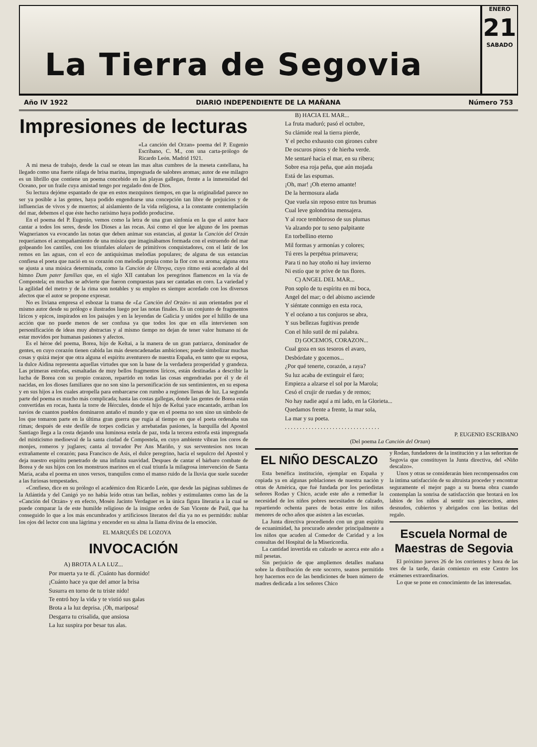La Tierra de Segovia
ENERO
21
SABADO
Año IV 1922 DIARIO INDEPENDIENTE DE LA MAÑANA Número 753
Impresiones de lecturas
«La canción del Orzan» poema del P. Eugenio Escribano, C. M., con una carta-prólogo de Ricardo León. Madrid 1921.
A mi mesa de trabajo, desde la cual se otean las mas altas cumbres de la meseta castellana, ha llegado como una fuerte ráfaga de brisa marina, impregnada de salobres aromas; autor de ese milagro es un librillo que contiene un poema concebido en las playas gallegas, frente a la inmensidad del Oceano, por un fraile cuya amistad tengo por regalado don de Dios.
Su lectura dejóme espantado de que en estos mezquinos tiempos, en que la originalidad parece no ser ya posible a las gentes, haya podido engendrarse una concepción tan libre de prejuicios y de influencias de vivos y de muertos; al aislamiento de la vida religiosa, a la constante contemplación del mar, debemos el que éste hecho rarísimo haya podido producirse.
En el poema del P. Eugenio, vemos como la letra de una gran sinfonía en la que el autor hace cantar a todos los seres, desde los Dioses a las rocas. Asi como el que lee alguno de los poemas Wagnerianos va evocando las notas que deben animar sus estancias, al gustar la Canción del Orzán requeríamos el acompañamiento de una música que imaginábamos formada con el estruendo del mar golpeando los cantiles, con los triunfales alalaes de primitivos conquistadores, con el latir de los remos en las aguas, con el eco de antiquísimas melodías populares; de alguna de sus estancias confiesa el poeta que nació en su corazón con melodía propia como la flor con su aroma; alguna otra se ajusta a una música determinada, como la Canción de Ultreya, cuyo ritmo está acordado al del himno Dum pater familias que, en el siglo XII cantaban los peregrinos flamencos en la vía de Compostela; en muchas se advierte que fueron compuestas para ser cantadas en coro. La variedad y la agilidad del metro y de la rima son notables y su empleo es siempre acordado con los diversos afectos que el autor se propone expresar.
No es liviana empresa el esbozar la trama de «La Canciòn del Orzán» ni aun orientados por el mismo autor desde su prólogo e ilustrados luego por las notas finales. Es un conjunto de fragmentos líricos y epicos, inspirados en los paisajes y en la leyendas de Galicia y unidos por el hilillo de una acción que no puede menos de ser confusa ya que todos los que en ella intervienen son personificación de ideas muy abstractas y al mismo tiempo no dejan de tener valor humano ni de estar movidos por humanas pasiones y afectos.
Es el héroe del poema, Borea, hijo de Keltai, a la manera de un gran patriarca, dominador de gentes, en cuyo corazón tienen cabida las más desencadenadas ambiciones; puede simbolizar muchas cosas y quizá mejor que otra alguna el espíritu aventurero de nuestra España, en tanto que su esposa, la dulce Aidina representa aquellas virtudes que son la base de la verdadera prosperidad y grandeza. Las primeras estrofas, esmaltadas de muy bellos fragmentos líricos, están destinadas a describir la lucha de Borea con su propio corazon, repartido en todas las cosas engendradas por él y de él nacidas, en los dioses familiares que no son sino la personificación de sus sentimientos, en su esposa y en sus hijos a los cuales atropella para embarcarse con rumbo a regiones llenas de luz. La segunda parte del poema es mucho más complicada; hasta las costas gallegas, donde las gentes de Borea están convertidas en rocas, hasta la torre de Hércules, donde el hijo de Keltai yace encantado, arriban los navíos de cuantos pueblos dominaron antaño el mundo y que en el poema no son sino un símbolo de los que tomaron parte en la última gran guerra que rugía al tiempo en que el poeta ordenaba sus rimas; después de este desfile de torpes codicias y arrebatadas pasiones, la barquilla del Apostol Santiago llega a la costa dejando una luminosa estela de paz, toda la tercera estrofa está impregnada del misticismo medioeval de la santa ciudad de Compostela, en cuyo ambiente vibran los coros de monjes, romeros y juglares; canta al trovador Per Ans Mariño, y sus serventesios nos tocan extrañamente el corazón; pasa Francisco de Asis, el dulce peregrino, hacia el sepulcro del Apostol y deja nuestro espíritu penetrado de una infinita suavidad. Despues de cantar el bárbaro combate de Borea y de sus hijos con los monstruos marinos en el cual triunfa la milagrosa intervención de Santa María, acaba el poema en unos versos, tranquilos como el manso ruido de la lluvia que suele suceder a las furiosas tempestades.
«Confieso, dice en su prólogo el académico don Ricardo León, que desde las páginas sublimes de la Atlántida y del Canigó yo no había leído otras tan bellas, nobles y estimulantes como las de la «Canción del Orzán» y en efecto, Mosén Jacinto Verdaguer es la única figura literaria a la cual se puede comparar la de este humilde religioso de la insigne orden de San Vicente de Paúl, que ha conseguido lo que a los más encumbrados y artificiosos literatos del día ya no es permitido: nublar los ojos del lector con una lágrima y encender en su alma la llama divina de la emoción.
EL MARQUÉS DE LOZOYA
INVOCACIÓN
A) BROTA A LA LUZ...
Por muerta ya te dí. ¡Cuánto has dormido!
¡Cuánto hace ya que del amor la brisa
Susurra en torno de tu triste nido!
Te entró hoy la vida y te vistió sus galas
Brota a la luz deprisa. ¡Oh, mariposa!
Desgarra tu crisalida, que ansiosa
La luz suspira por besar tus alas.
B) HACIA EL MAR...
La fruta maduró; pasó el octubre,
Su clámide real la tierra pierde,
Y el pecho exhausto con girones cubre
De oscuros pinos y de hierba verde.
Me sentaré hacia el mar, en su ribera;
Sobre esa roja peña, que aún mojada
Está de las espumas.
¡Oh, mar! ¡Oh eterno amante!
De la hermosura alada
Que vuela sin reposo entre tus brumas
Cual leve golondrina mensajera.
Y al roce tembloroso de sus plumas
Va alzando por tu seno palpitante
En torbellino eterno
Mil formas y armonías y colores;
Tú eres la perpétua primavera;
Para ti no hay otoño ni hay invierno
Ni estío que te prive de tus flores.
C) ANGEL DEL MAR...
Pon soplo de tu espíritu en mi boca,
Angel del mar; o del abismo asciende
Y siéntate conmigo en esta roca,
Y el océano a tus conjuros se abra,
Y sus bellezas fugitivas prende
Con el hilo sutil de mí palabra.
D) GOCEMOS, CORAZON...
Cual goza en sus tesoros el avaro,
Desbórdate y gocemos...
¿Por qué tenerte, corazón, a raya?
Su luz acaba de extinguir el faro;
Empieza a alzarse el sol por la Marola;
Cesó el crujir de ruedas y de remos;
No hay nadie aquí a mi lado, en la Glorieta...
Quedamos frente a frente, la mar sola,
La mar y su poeta.
. . . . . . . . . . . . . . . . . . . . . . . . . . . . . . . .
P. EUGENIO ESCRIBANO
(Del poema La Canción del Orzan)
EL NIÑO DESCALZO
Esta benéfica institución, ejemplar en España y copiada ya en algunas poblaciones de nuestra nación y otras de América, que fué fundada por los periodistas señores Rodao y Chico, acude este año a remediar la necesidad de los niños pobres necesitados de calzado, repartiendo ochenta pares de botas entre los niños menores de ocho años que asisten a las escuelas.
La Junta directiva procediendo con un gran espíritu de ecuanimidad, ha procurado atender principalmente a los niños que acuden al Comedor de Caridad y a los consultas del Hospital de la Misericordia.
La cantidad invertida en calzado se acerca este año a mil pesetas.
Sin perjuicio de que ampliemos detalles mañana sobre la distribución de este socorro, seanos permitido hoy hacernos eco de las bendiciones de buen número de madres dedicada a los señores Chico
y Rodao, fundadores de la institución y a las señoritas de Segovia que constituyen la Junta directiva, del «Niño descalzo».
Unos y otras se considerarán bien recompensados con la íntima satisfacción de su altruista proceder y encontrar seguramente el mejor pago a su buena obra cuando contemplan la sonrisa de satisfacción que brotará en los labios de los niños al sentir sus piececitos, antes desnudos, cubiertos y abrigados con las botitas del regalo.
Escuela Normal de Maestras de Segovia
El próximo jueves 26 de los corrientes y hora de las tres de la tarde, darán comienzo en este Centro los exámenes extraordinarios.
Lo que se pone en conocimiento de las interesadas.